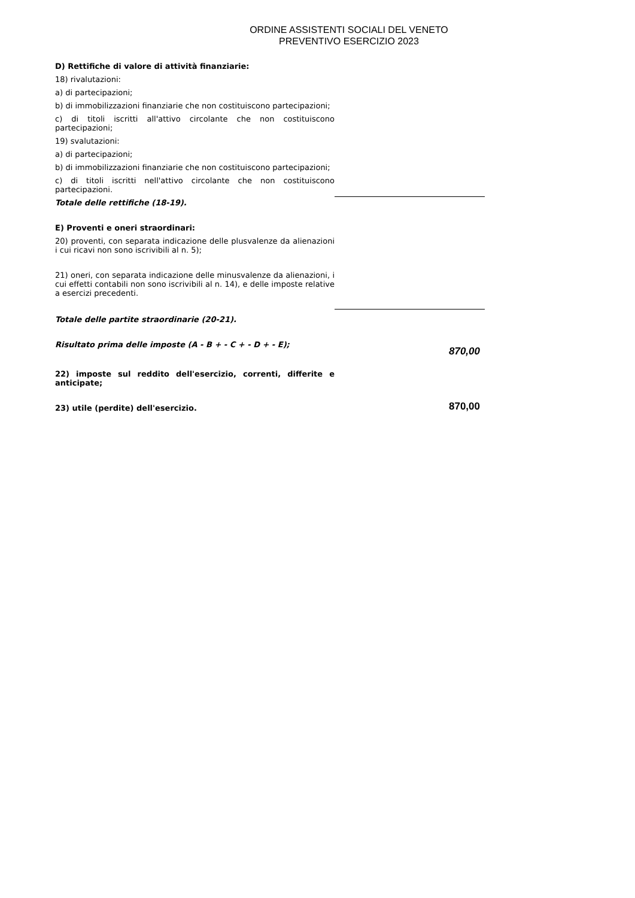ORDINE ASSISTENTI SOCIALI DEL VENETO
PREVENTIVO ESERCIZIO 2023
| D) Rettifiche di valore di attività finanziarie: | |
| 18) rivalutazioni: | |
| a) di partecipazioni; | |
| b) di immobilizzazioni finanziarie che non costituiscono partecipazioni; | |
| c) di titoli iscritti all'attivo circolante che non costituiscono partecipazioni; | |
| 19) svalutazioni: | |
| a) di partecipazioni; | |
| b) di immobilizzazioni finanziarie che non costituiscono partecipazioni; | |
| c) di titoli iscritti nell'attivo circolante che non costituiscono partecipazioni. | |
| Totale delle rettifiche (18-19). | |
| E) Proventi e oneri straordinari: | |
| 20) proventi, con separata indicazione delle plusvalenze da alienazioni i cui ricavi non sono iscrivibili al n. 5); | |
| 21) oneri, con separata indicazione delle minusvalenze da alienazioni, i cui effetti contabili non sono iscrivibili al n. 14), e delle imposte relative a esercizi precedenti. | |
| Totale delle partite straordinarie (20-21). | |
| Risultato prima delle imposte (A - B + - C + - D + - E); | 870,00 |
| 22) imposte sul reddito dell'esercizio, correnti, differite e anticipate; | |
| 23) utile (perdite) dell'esercizio. | 870,00 |